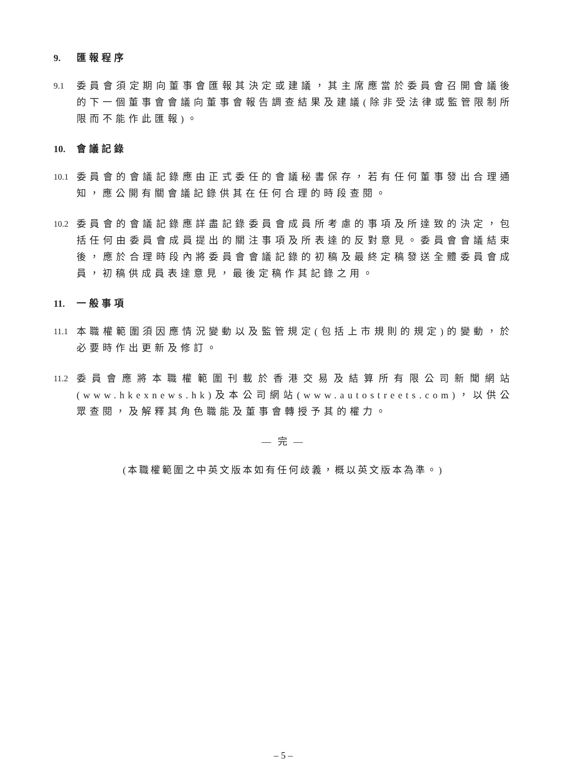9. 匯報程序
9.1 委員會須定期向董事會匯報其決定或建議，其主席應當於委員會召開會議後的下一個董事會會議向董事會報告調查結果及建議(除非受法律或監管限制所限而不能作此匯報)。
10. 會議記錄
10.1 委員會的會議記錄應由正式委任的會議秘書保存，若有任何董事發出合理通知，應公開有關會議記錄供其在任何合理的時段查閱。
10.2 委員會的會議記錄應詳盡記錄委員會成員所考慮的事項及所達致的決定，包括任何由委員會成員提出的關注事項及所表達的反對意見。委員會會議結束後，應於合理時段內將委員會會議記錄的初稿及最終定稿發送全體委員會成員，初稿供成員表達意見，最後定稿作其記錄之用。
11. 一般事項
11.1 本職權範圍須因應情況變動以及監管規定(包括上市規則的規定)的變動，於必要時作出更新及修訂。
11.2 委員會應將本職權範圍刊載於香港交易及結算所有限公司新聞網站(www.hkexnews.hk)及本公司網站(www.autostreets.com)，以供公眾查閱，及解釋其角色職能及董事會轉授予其的權力。
— 完 —
(本職權範圍之中英文版本如有任何歧義，概以英文版本為準。)
– 5 –